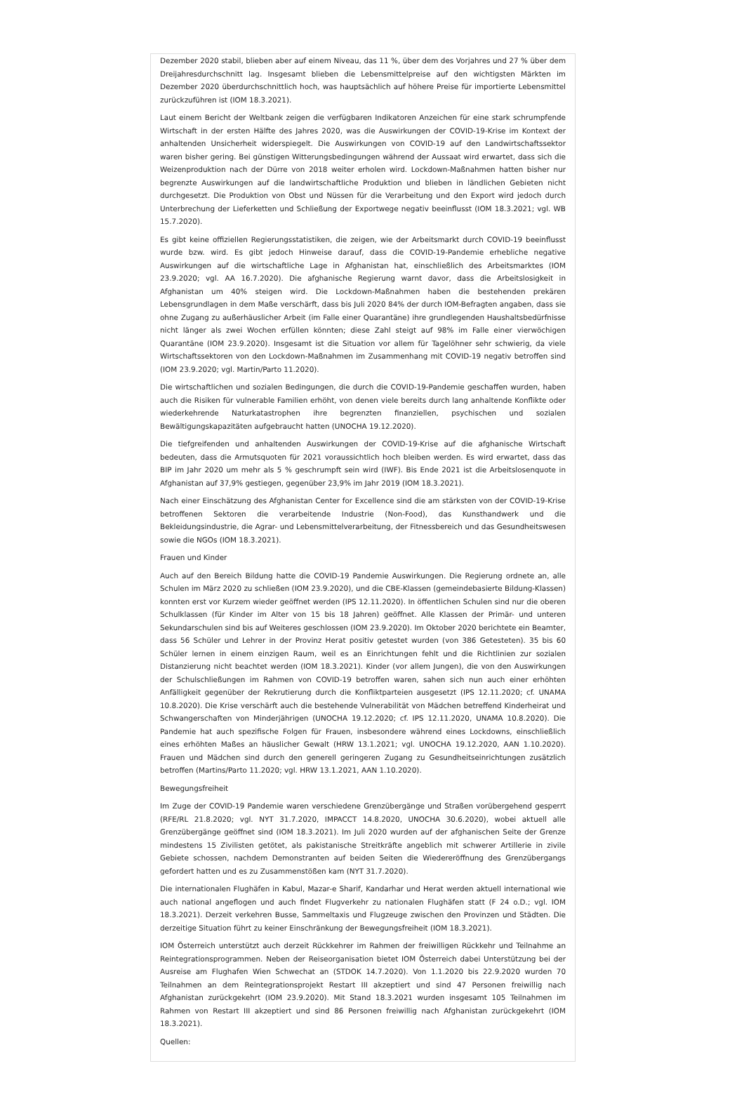Dezember 2020 stabil, blieben aber auf einem Niveau, das 11 %, über dem des Vorjahres und 27 % über dem Dreijahresdurchschnitt lag. Insgesamt blieben die Lebensmittelpreise auf den wichtigsten Märkten im Dezember 2020 überdurchschnittlich hoch, was hauptsächlich auf höhere Preise für importierte Lebensmittel zurückzuführen ist (IOM 18.3.2021).
Laut einem Bericht der Weltbank zeigen die verfügbaren Indikatoren Anzeichen für eine stark schrumpfende Wirtschaft in der ersten Hälfte des Jahres 2020, was die Auswirkungen der COVID-19-Krise im Kontext der anhaltenden Unsicherheit widerspiegelt. Die Auswirkungen von COVID-19 auf den Landwirtschaftssektor waren bisher gering. Bei günstigen Witterungsbedingungen während der Aussaat wird erwartet, dass sich die Weizenproduktion nach der Dürre von 2018 weiter erholen wird. Lockdown-Maßnahmen hatten bisher nur begrenzte Auswirkungen auf die landwirtschaftliche Produktion und blieben in ländlichen Gebieten nicht durchgesetzt. Die Produktion von Obst und Nüssen für die Verarbeitung und den Export wird jedoch durch Unterbrechung der Lieferketten und Schließung der Exportwege negativ beeinflusst (IOM 18.3.2021; vgl. WB 15.7.2020).
Es gibt keine offiziellen Regierungsstatistiken, die zeigen, wie der Arbeitsmarkt durch COVID-19 beeinflusst wurde bzw. wird. Es gibt jedoch Hinweise darauf, dass die COVID-19-Pandemie erhebliche negative Auswirkungen auf die wirtschaftliche Lage in Afghanistan hat, einschließlich des Arbeitsmarktes (IOM 23.9.2020; vgl. AA 16.7.2020). Die afghanische Regierung warnt davor, dass die Arbeitslosigkeit in Afghanistan um 40% steigen wird. Die Lockdown-Maßnahmen haben die bestehenden prekären Lebensgrundlagen in dem Maße verschärft, dass bis Juli 2020 84% der durch IOM-Befragten angaben, dass sie ohne Zugang zu außerhäuslicher Arbeit (im Falle einer Quarantäne) ihre grundlegenden Haushaltsbedürfnisse nicht länger als zwei Wochen erfüllen könnten; diese Zahl steigt auf 98% im Falle einer vierwöchigen Quarantäne (IOM 23.9.2020). Insgesamt ist die Situation vor allem für Tagelöhner sehr schwierig, da viele Wirtschaftssektoren von den Lockdown-Maßnahmen im Zusammenhang mit COVID-19 negativ betroffen sind (IOM 23.9.2020; vgl. Martin/Parto 11.2020).
Die wirtschaftlichen und sozialen Bedingungen, die durch die COVID-19-Pandemie geschaffen wurden, haben auch die Risiken für vulnerable Familien erhöht, von denen viele bereits durch lang anhaltende Konflikte oder wiederkehrende Naturkatastrophen ihre begrenzten finanziellen, psychischen und sozialen Bewältigungskapazitäten aufgebraucht hatten (UNOCHA 19.12.2020).
Die tiefgreifenden und anhaltenden Auswirkungen der COVID-19-Krise auf die afghanische Wirtschaft bedeuten, dass die Armutsquoten für 2021 voraussichtlich hoch bleiben werden. Es wird erwartet, dass das BIP im Jahr 2020 um mehr als 5 % geschrumpft sein wird (IWF). Bis Ende 2021 ist die Arbeitslosenquote in Afghanistan auf 37,9% gestiegen, gegenüber 23,9% im Jahr 2019 (IOM 18.3.2021).
Nach einer Einschätzung des Afghanistan Center for Excellence sind die am stärksten von der COVID-19-Krise betroffenen Sektoren die verarbeitende Industrie (Non-Food), das Kunsthandwerk und die Bekleidungsindustrie, die Agrar- und Lebensmittelverarbeitung, der Fitnessbereich und das Gesundheitswesen sowie die NGOs (IOM 18.3.2021).
Frauen und Kinder
Auch auf den Bereich Bildung hatte die COVID-19 Pandemie Auswirkungen. Die Regierung ordnete an, alle Schulen im März 2020 zu schließen (IOM 23.9.2020), und die CBE-Klassen (gemeindebasierte Bildung-Klassen) konnten erst vor Kurzem wieder geöffnet werden (IPS 12.11.2020). In öffentlichen Schulen sind nur die oberen Schulklassen (für Kinder im Alter von 15 bis 18 Jahren) geöffnet. Alle Klassen der Primär- und unteren Sekundarschulen sind bis auf Weiteres geschlossen (IOM 23.9.2020). Im Oktober 2020 berichtete ein Beamter, dass 56 Schüler und Lehrer in der Provinz Herat positiv getestet wurden (von 386 Getesteten). 35 bis 60 Schüler lernen in einem einzigen Raum, weil es an Einrichtungen fehlt und die Richtlinien zur sozialen Distanzierung nicht beachtet werden (IOM 18.3.2021). Kinder (vor allem Jungen), die von den Auswirkungen der Schulschließungen im Rahmen von COVID-19 betroffen waren, sahen sich nun auch einer erhöhten Anfälligkeit gegenüber der Rekrutierung durch die Konfliktparteien ausgesetzt (IPS 12.11.2020; cf. UNAMA 10.8.2020). Die Krise verschärft auch die bestehende Vulnerabilität von Mädchen betreffend Kinderheirat und Schwangerschaften von Minderjährigen (UNOCHA 19.12.2020; cf. IPS 12.11.2020, UNAMA 10.8.2020). Die Pandemie hat auch spezifische Folgen für Frauen, insbesondere während eines Lockdowns, einschließlich eines erhöhten Maßes an häuslicher Gewalt (HRW 13.1.2021; vgl. UNOCHA 19.12.2020, AAN 1.10.2020). Frauen und Mädchen sind durch den generell geringeren Zugang zu Gesundheitseinrichtungen zusätzlich betroffen (Martins/Parto 11.2020; vgl. HRW 13.1.2021, AAN 1.10.2020).
Bewegungsfreiheit
Im Zuge der COVID-19 Pandemie waren verschiedene Grenzübergänge und Straßen vorübergehend gesperrt (RFE/RL 21.8.2020; vgl. NYT 31.7.2020, IMPACCT 14.8.2020, UNOCHA 30.6.2020), wobei aktuell alle Grenzübergänge geöffnet sind (IOM 18.3.2021). Im Juli 2020 wurden auf der afghanischen Seite der Grenze mindestens 15 Zivilisten getötet, als pakistanische Streitkräfte angeblich mit schwerer Artillerie in zivile Gebiete schossen, nachdem Demonstranten auf beiden Seiten die Wiedereröffnung des Grenzübergangs gefordert hatten und es zu Zusammenstößen kam (NYT 31.7.2020).
Die internationalen Flughäfen in Kabul, Mazar-e Sharif, Kandarhar und Herat werden aktuell international wie auch national angeflogen und auch findet Flugverkehr zu nationalen Flughäfen statt (F 24 o.D.; vgl. IOM 18.3.2021). Derzeit verkehren Busse, Sammeltaxis und Flugzeuge zwischen den Provinzen und Städten. Die derzeitige Situation führt zu keiner Einschränkung der Bewegungsfreiheit (IOM 18.3.2021).
IOM Österreich unterstützt auch derzeit Rückkehrer im Rahmen der freiwilligen Rückkehr und Teilnahme an Reintegrationsprogrammen. Neben der Reiseorganisation bietet IOM Österreich dabei Unterstützung bei der Ausreise am Flughafen Wien Schwechat an (STDOK 14.7.2020). Von 1.1.2020 bis 22.9.2020 wurden 70 Teilnahmen an dem Reintegrationsprojekt Restart III akzeptiert und sind 47 Personen freiwillig nach Afghanistan zurückgekehrt (IOM 23.9.2020). Mit Stand 18.3.2021 wurden insgesamt 105 Teilnahmen im Rahmen von Restart III akzeptiert und sind 86 Personen freiwillig nach Afghanistan zurückgekehrt (IOM 18.3.2021).
Quellen: